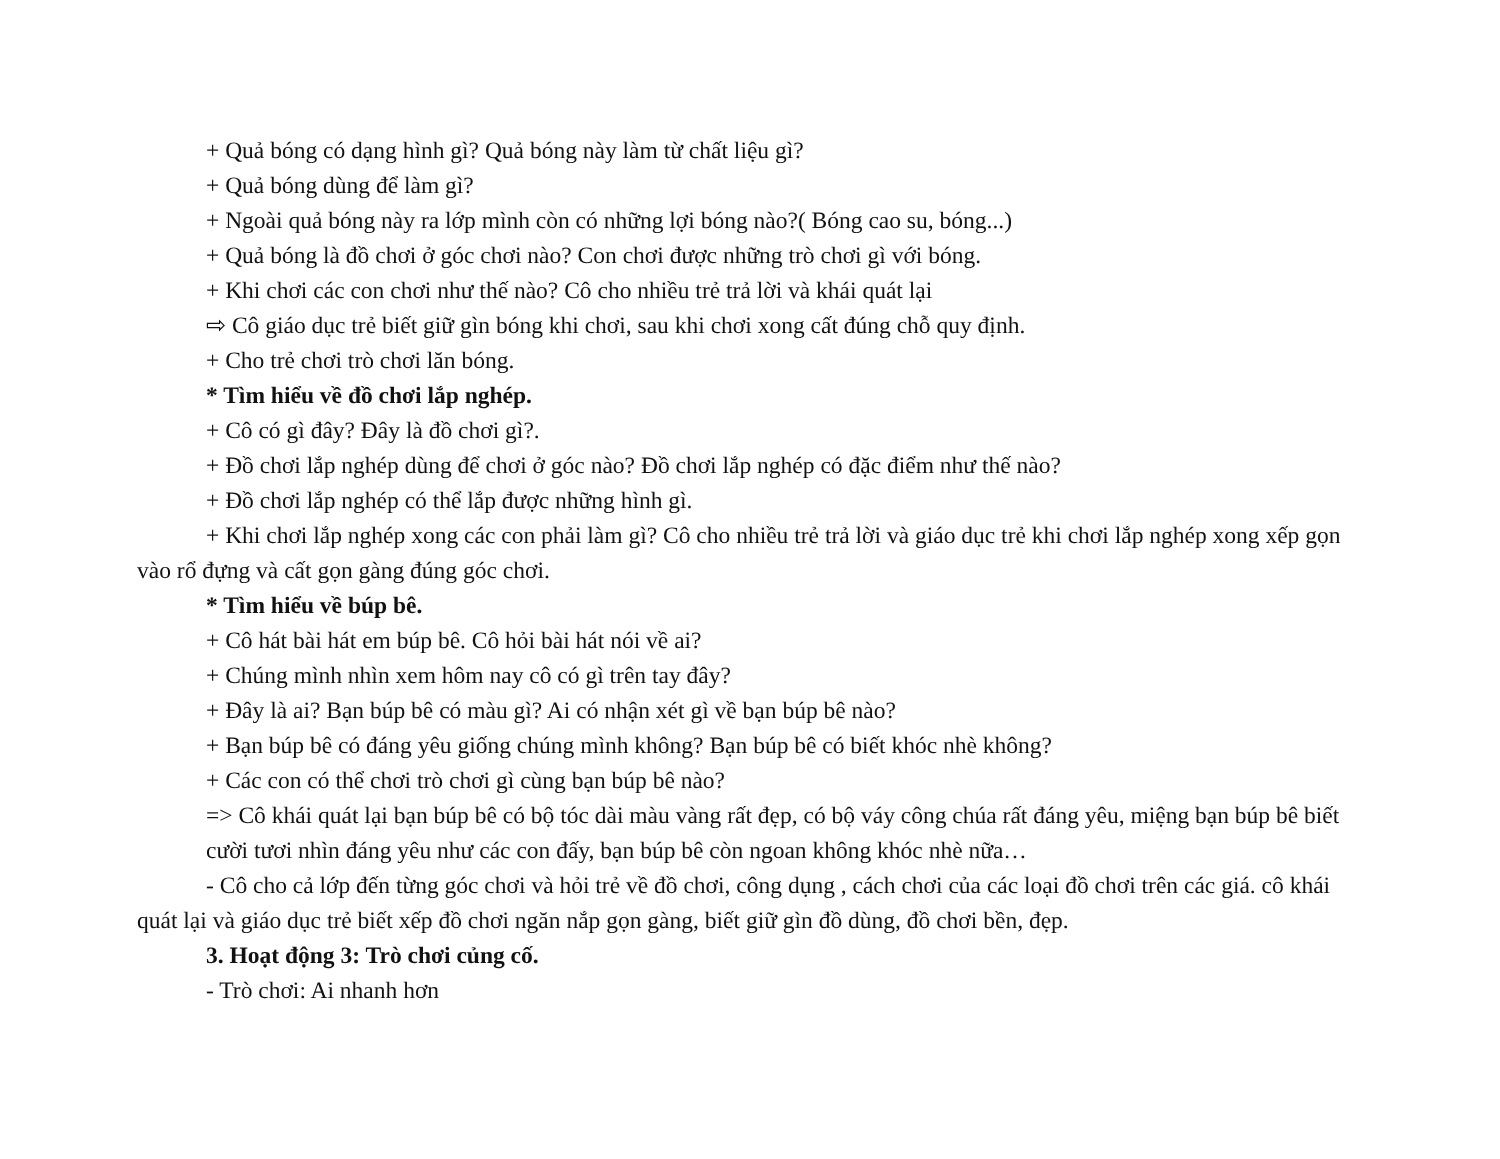+ Quả bóng có dạng hình gì? Quả bóng này làm từ chất liệu gì?
+ Quả bóng dùng để làm gì?
+ Ngoài quả bóng này ra lớp mình còn có những lợi bóng nào?( Bóng cao su, bóng...)
+ Quả bóng là đồ chơi ở góc chơi nào? Con chơi được những trò chơi gì với bóng.
+ Khi chơi các con chơi như thế nào? Cô cho nhiều trẻ trả lời và khái quát lại
⇨ Cô giáo dục trẻ biết giữ gìn bóng khi chơi, sau khi chơi xong cất đúng chỗ quy định.
+ Cho trẻ chơi trò chơi lăn bóng.
* Tìm hiểu về đồ chơi lắp nghép.
+ Cô có gì đây? Đây là đồ chơi gì?.
+ Đồ chơi lắp nghép dùng để chơi ở góc nào? Đồ chơi lắp nghép có đặc điểm như thế nào?
+ Đồ chơi lắp nghép có thể lắp được những hình gì.
+ Khi chơi lắp nghép xong các con phải làm gì? Cô cho nhiều trẻ trả lời và giáo dục trẻ khi chơi lắp nghép xong xếp gọn vào rổ đựng và cất gọn gàng đúng góc chơi.
* Tìm hiểu về búp bê.
+ Cô hát bài hát em búp bê. Cô hỏi bài hát nói về ai?
+ Chúng mình nhìn xem hôm nay cô có gì trên tay đây?
+ Đây là ai? Bạn búp bê có màu gì? Ai có nhận xét gì về bạn búp bê nào?
+ Bạn búp bê có đáng yêu giống chúng mình không? Bạn búp bê có biết khóc nhè không?
+ Các con có thể chơi trò chơi gì cùng bạn búp bê nào?
=> Cô khái quát lại bạn búp bê có bộ tóc dài màu vàng rất đẹp, có bộ váy công chúa rất đáng yêu, miệng bạn búp bê biết cười tươi nhìn đáng yêu như các con đấy, bạn búp bê còn ngoan không khóc nhè nữa…
- Cô cho cả lớp đến từng góc chơi và hỏi trẻ về đồ chơi, công dụng , cách chơi của các loại đồ chơi trên các giá. cô khái quát lại và giáo dục trẻ biết xếp đồ chơi ngăn nắp gọn gàng, biết giữ gìn đồ dùng, đồ chơi bền, đẹp.
3. Hoạt động 3: Trò chơi củng cố.
- Trò chơi: Ai nhanh hơn